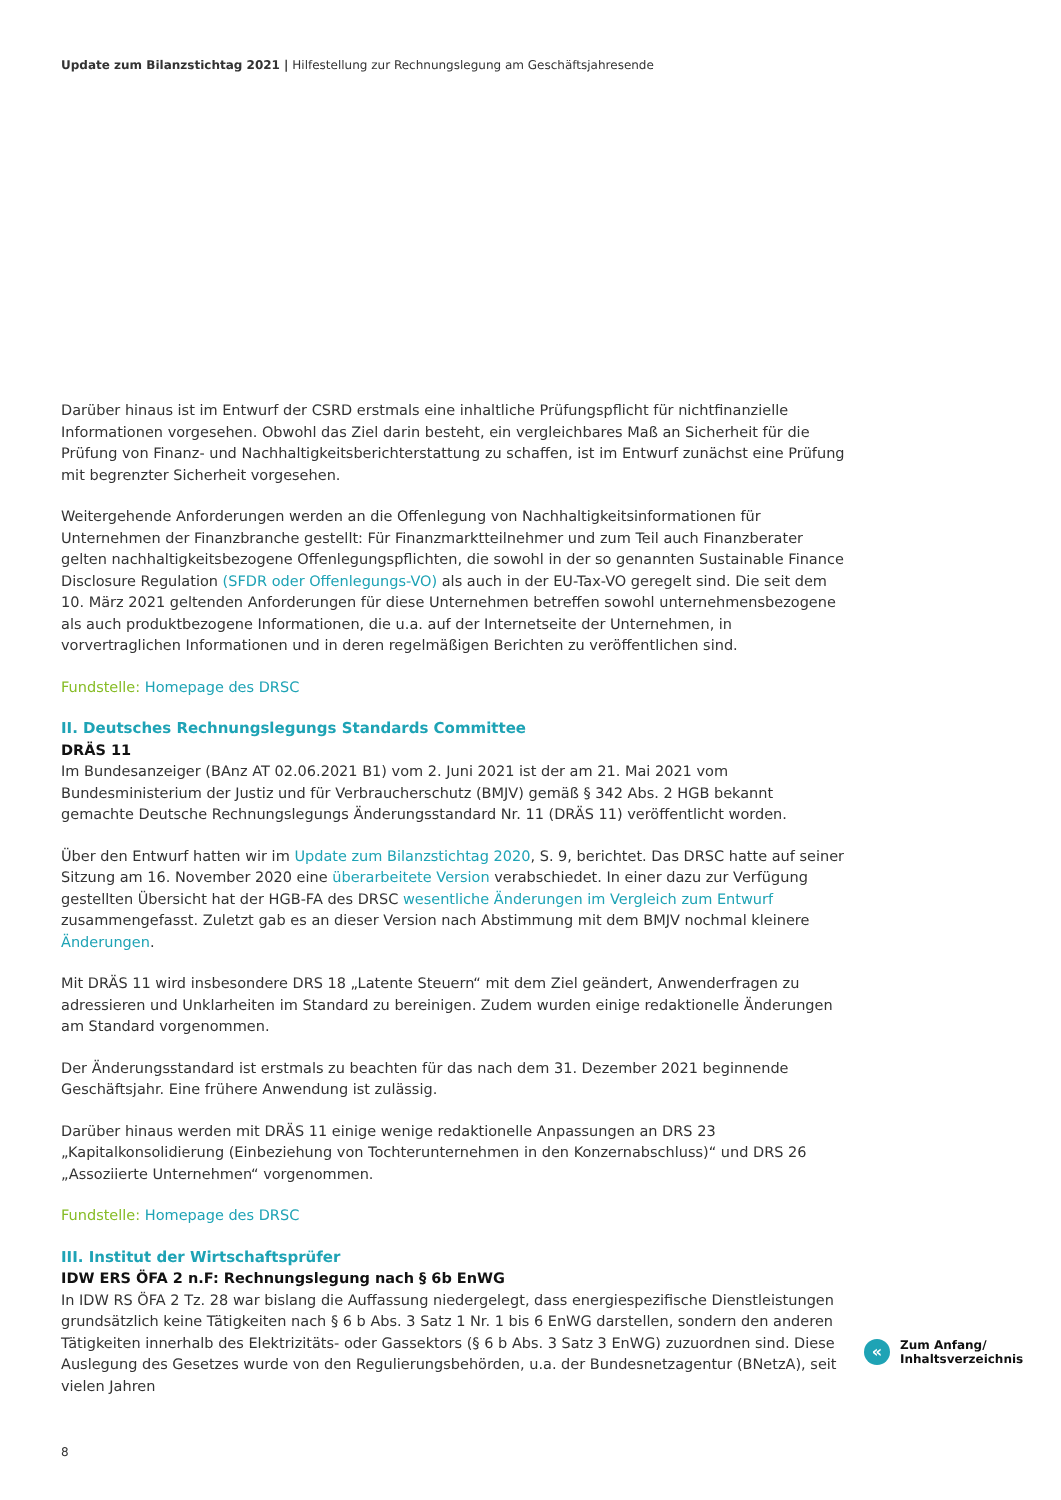Update zum Bilanzstichtag 2021 | Hilfestellung zur Rechnungslegung am Geschäftsjahresende
Darüber hinaus ist im Entwurf der CSRD erstmals eine inhaltliche Prüfungspflicht für nichtfinanzielle Informationen vorgesehen. Obwohl das Ziel darin besteht, ein vergleichbares Maß an Sicherheit für die Prüfung von Finanz- und Nachhaltigkeitsberichterstattung zu schaffen, ist im Entwurf zunächst eine Prüfung mit begrenzter Sicherheit vorgesehen.
Weitergehende Anforderungen werden an die Offenlegung von Nachhaltigkeitsinformationen für Unternehmen der Finanzbranche gestellt: Für Finanzmarktteilnehmer und zum Teil auch Finanzberater gelten nachhaltigkeitsbezogene Offenlegungspflichten, die sowohl in der so genannten Sustainable Finance Disclosure Regulation (SFDR oder Offenlegungs-VO) als auch in der EU-Tax-VO geregelt sind. Die seit dem 10. März 2021 geltenden Anforderungen für diese Unternehmen betreffen sowohl unternehmensbezogene als auch produktbezogene Informationen, die u.a. auf der Internetseite der Unternehmen, in vorvertraglichen Informationen und in deren regelmäßigen Berichten zu veröffentlichen sind.
Fundstelle: Homepage des DRSC
II. Deutsches Rechnungslegungs Standards Committee
DRÄS 11
Im Bundesanzeiger (BAnz AT 02.06.2021 B1) vom 2. Juni 2021 ist der am 21. Mai 2021 vom Bundesministerium der Justiz und für Verbraucherschutz (BMJV) gemäß § 342 Abs. 2 HGB bekannt gemachte Deutsche Rechnungslegungs Änderungsstandard Nr. 11 (DRÄS 11) veröffentlicht worden.
Über den Entwurf hatten wir im Update zum Bilanzstichtag 2020, S. 9, berichtet. Das DRSC hatte auf seiner Sitzung am 16. November 2020 eine überarbeitete Version verabschiedet. In einer dazu zur Verfügung gestellten Übersicht hat der HGB-FA des DRSC wesentliche Änderungen im Vergleich zum Entwurf zusammengefasst. Zuletzt gab es an dieser Version nach Abstimmung mit dem BMJV nochmal kleinere Änderungen.
Mit DRÄS 11 wird insbesondere DRS 18 „Latente Steuern“ mit dem Ziel geändert, Anwenderfragen zu adressieren und Unklarheiten im Standard zu bereinigen. Zudem wurden einige redaktionelle Änderungen am Standard vorgenommen.
Der Änderungsstandard ist erstmals zu beachten für das nach dem 31. Dezember 2021 beginnende Geschäftsjahr. Eine frühere Anwendung ist zulässig.
Darüber hinaus werden mit DRÄS 11 einige wenige redaktionelle Anpassungen an DRS 23 „Kapitalkonsolidierung (Einbeziehung von Tochterunternehmen in den Konzernabschluss)“ und DRS 26 „Assoziierte Unternehmen“ vorgenommen.
Fundstelle: Homepage des DRSC
III. Institut der Wirtschaftsprüfer
IDW ERS ÖFA 2 n.F: Rechnungslegung nach § 6b EnWG
In IDW RS ÖFA 2 Tz. 28 war bislang die Auffassung niedergelegt, dass energiespezifische Dienstleistungen grundsätzlich keine Tätigkeiten nach § 6 b Abs. 3 Satz 1 Nr. 1 bis 6 EnWG darstellen, sondern den anderen Tätigkeiten innerhalb des Elektrizitäts- oder Gassektors (§ 6 b Abs. 3 Satz 3 EnWG) zuzuordnen sind. Diese Auslegung des Gesetzes wurde von den Regulierungsbehörden, u.a. der Bundesnetzagentur (BNetzA), seit vielen Jahren
«
Zum Anfang/
Inhaltsverzeichnis
8